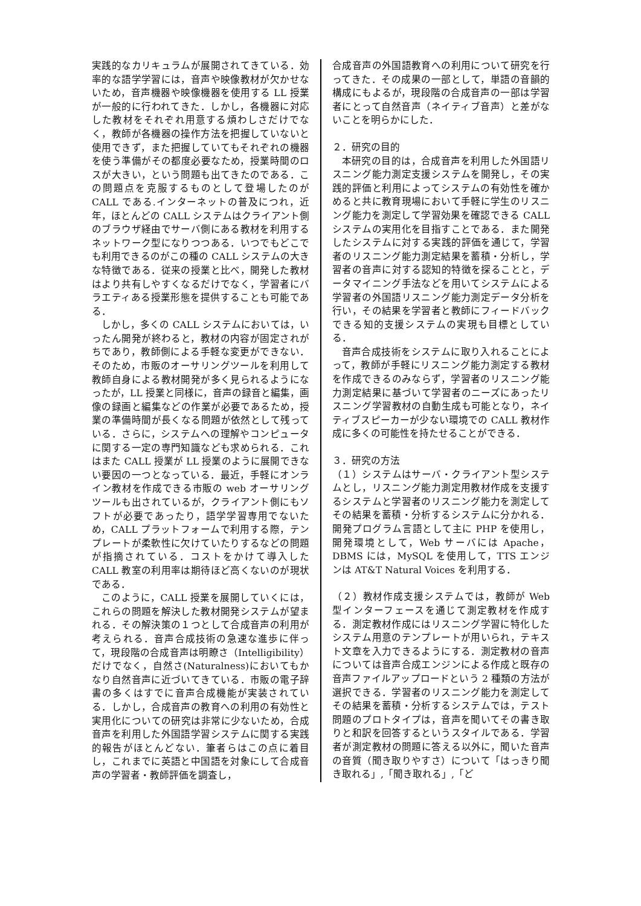実践的なカリキュラムが展開されてきている．効率的な語学学習には，音声や映像教材が欠かせないため，音声機器や映像機器を使用する LL 授業が一般的に行われてきた．しかし，各機器に対応した教材をそれぞれ用意する煩わしさだけでなく，教師が各機器の操作方法を把握していないと使用できず，また把握していてもそれぞれの機器を使う準備がその都度必要なため，授業時間のロスが大きい，という問題も出てきたのである．この問題点を克服するものとして登場したのが CALL である.インターネットの普及につれ，近年，ほとんどの CALL システムはクライアント側のブラウザ経由でサーバ側にある教材を利用するネットワーク型になりつつある．いつでもどこでも利用できるのがこの種の CALL システムの大きな特徴である．従来の授業と比べ，開発した教材はより共有しやすくなるだけでなく，学習者にバラエティある授業形態を提供することも可能である．
しかし，多くの CALL システムにおいては，いったん開発が終わると，教材の内容が固定されがちであり，教師側による手軽な変更ができない．そのため，市販のオーサリングツールを利用して教師自身による教材開発が多く見られるようになったが，LL 授業と同様に，音声の録音と編集，画像の録画と編集などの作業が必要であるため，授業の準備時間が長くなる問題が依然として残っている．さらに，システムへの理解やコンピュータに関する一定の専門知識なども求められる．これはまた CALL 授業が LL 授業のように展開できない要因の一つとなっている．最近，手軽にオンライン教材を作成できる市販の web オーサリングツールも出されているが，クライアント側にもソフトが必要であったり，語学学習専用でないため，CALL プラットフォームで利用する際，テンプレートが柔軟性に欠けていたりするなどの問題が指摘されている．コストをかけて導入した CALL 教室の利用率は期待ほど高くないのが現状である．
このように，CALL 授業を展開していくには，これらの問題を解決した教材開発システムが望まれる．その解決策の１つとして合成音声の利用が考えられる．音声合成技術の急速な進歩に伴って，現段階の合成音声は明瞭さ（Intelligibility）だけでなく，自然さ(Naturalness)においてもかなり自然音声に近づいてきている．市販の電子辞書の多くはすでに音声合成機能が実装されている．しかし，合成音声の教育への利用の有効性と実用化についての研究は非常に少ないため，合成音声を利用した外国語学習システムに関する実践的報告がほとんどない．筆者らはこの点に着目し，これまでに英語と中国語を対象にして合成音声の学習者・教師評価を調査し，
合成音声の外国語教育への利用について研究を行ってきた．その成果の一部として，単語の音韻的構成にもよるが，現段階の合成音声の一部は学習者にとって自然音声（ネイティブ音声）と差がないことを明らかにした．
２．研究の目的
本研究の目的は，合成音声を利用した外国語リスニング能力測定支援システムを開発し，その実践的評価と利用によってシステムの有効性を確かめると共に教育現場において手軽に学生のリスニング能力を測定して学習効果を確認できる CALL システムの実用化を目指すことである．また開発したシステムに対する実践的評価を通じて，学習者のリスニング能力測定結果を蓄積・分析し，学習者の音声に対する認知的特徴を探ることと，データマイニング手法などを用いてシステムによる学習者の外国語リスニング能力測定データ分析を行い，その結果を学習者と教師にフィードバックできる知的支援システムの実現も目標としている．
音声合成技術をシステムに取り入れることによって，教師が手軽にリスニング能力測定する教材を作成できるのみならず，学習者のリスニング能力測定結果に基づいて学習者のニーズにあったリスニング学習教材の自動生成も可能となり，ネイティブスピーカーが少ない環境での CALL 教材作成に多くの可能性を持たせることができる．
３．研究の方法
（１）システムはサーバ・クライアント型システムとし，リスニング能力測定用教材作成を支援するシステムと学習者のリスニング能力を測定してその結果を蓄積・分析するシステムに分かれる．開発プログラム言語として主に PHP を使用し，開発環境として，Web サーバには Apache，DBMS には，MySQL を使用して，TTS エンジンは AT&T Natural Voices を利用する．
（２）教材作成支援システムでは，教師が Web 型インターフェースを通じて測定教材を作成する．測定教材作成にはリスニング学習に特化したシステム用意のテンプレートが用いられ，テキスト文章を入力できるようにする．測定教材の音声については音声合成エンジンによる作成と既存の音声ファイルアップロードという 2 種類の方法が選択できる．学習者のリスニング能力を測定してその結果を蓄積・分析するシステムでは，テスト問題のプロトタイプは，音声を聞いてその書き取りと和訳を回答するというスタイルである．学習者が測定教材の問題に答える以外に，聞いた音声の音質（聞き取りやすさ）について「はっきり聞き取れる」,「聞き取れる」,「ど